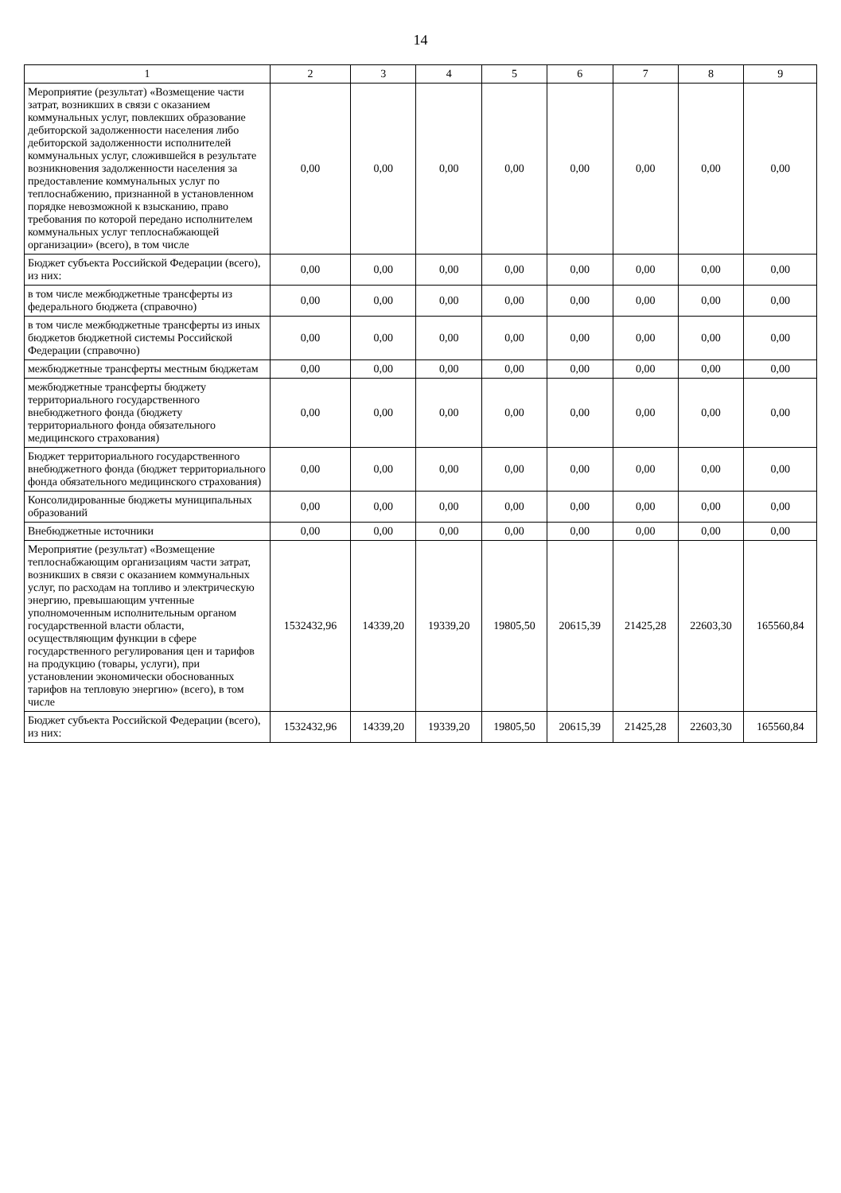14
| 1 | 2 | 3 | 4 | 5 | 6 | 7 | 8 | 9 |
| --- | --- | --- | --- | --- | --- | --- | --- | --- |
| Мероприятие (результат) «Возмещение части затрат, возникших в связи с оказанием коммунальных услуг, повлекших образование дебиторской задолженности населения либо дебиторской задолженности исполнителей коммунальных услуг, сложившейся в результате возникновения задолженности населения за предоставление коммунальных услуг по теплоснабжению, признанной в установленном порядке невозможной к взысканию, право требования по которой передано исполнителем коммунальных услуг теплоснабжающей организации» (всего), в том числе | 0,00 | 0,00 | 0,00 | 0,00 | 0,00 | 0,00 | 0,00 | 0,00 |
| Бюджет субъекта Российской Федерации (всего), из них: | 0,00 | 0,00 | 0,00 | 0,00 | 0,00 | 0,00 | 0,00 | 0,00 |
| в том числе межбюджетные трансферты из федерального бюджета (справочно) | 0,00 | 0,00 | 0,00 | 0,00 | 0,00 | 0,00 | 0,00 | 0,00 |
| в том числе межбюджетные трансферты из иных бюджетов бюджетной системы Российской Федерации (справочно) | 0,00 | 0,00 | 0,00 | 0,00 | 0,00 | 0,00 | 0,00 | 0,00 |
| межбюджетные трансферты местным бюджетам | 0,00 | 0,00 | 0,00 | 0,00 | 0,00 | 0,00 | 0,00 | 0,00 |
| межбюджетные трансферты бюджету территориального государственного внебюджетного фонда (бюджету территориального фонда обязательного медицинского страхования) | 0,00 | 0,00 | 0,00 | 0,00 | 0,00 | 0,00 | 0,00 | 0,00 |
| Бюджет территориального государственного внебюджетного фонда (бюджет территориального фонда обязательного медицинского страхования) | 0,00 | 0,00 | 0,00 | 0,00 | 0,00 | 0,00 | 0,00 | 0,00 |
| Консолидированные бюджеты муниципальных образований | 0,00 | 0,00 | 0,00 | 0,00 | 0,00 | 0,00 | 0,00 | 0,00 |
| Внебюджетные источники | 0,00 | 0,00 | 0,00 | 0,00 | 0,00 | 0,00 | 0,00 | 0,00 |
| Мероприятие (результат) «Возмещение теплоснабжающим организациям части затрат, возникших в связи с оказанием коммунальных услуг, по расходам на топливо и электрическую энергию, превышающим учтенные уполномоченным исполнительным органом государственной власти области, осуществляющим функции в сфере государственного регулирования цен и тарифов на продукцию (товары, услуги), при установлении экономически обоснованных тарифов на тепловую энергию» (всего), в том числе | 1532432,96 | 14339,20 | 19339,20 | 19805,50 | 20615,39 | 21425,28 | 22603,30 | 165560,84 |
| Бюджет субъекта Российской Федерации (всего), из них: | 1532432,96 | 14339,20 | 19339,20 | 19805,50 | 20615,39 | 21425,28 | 22603,30 | 165560,84 |